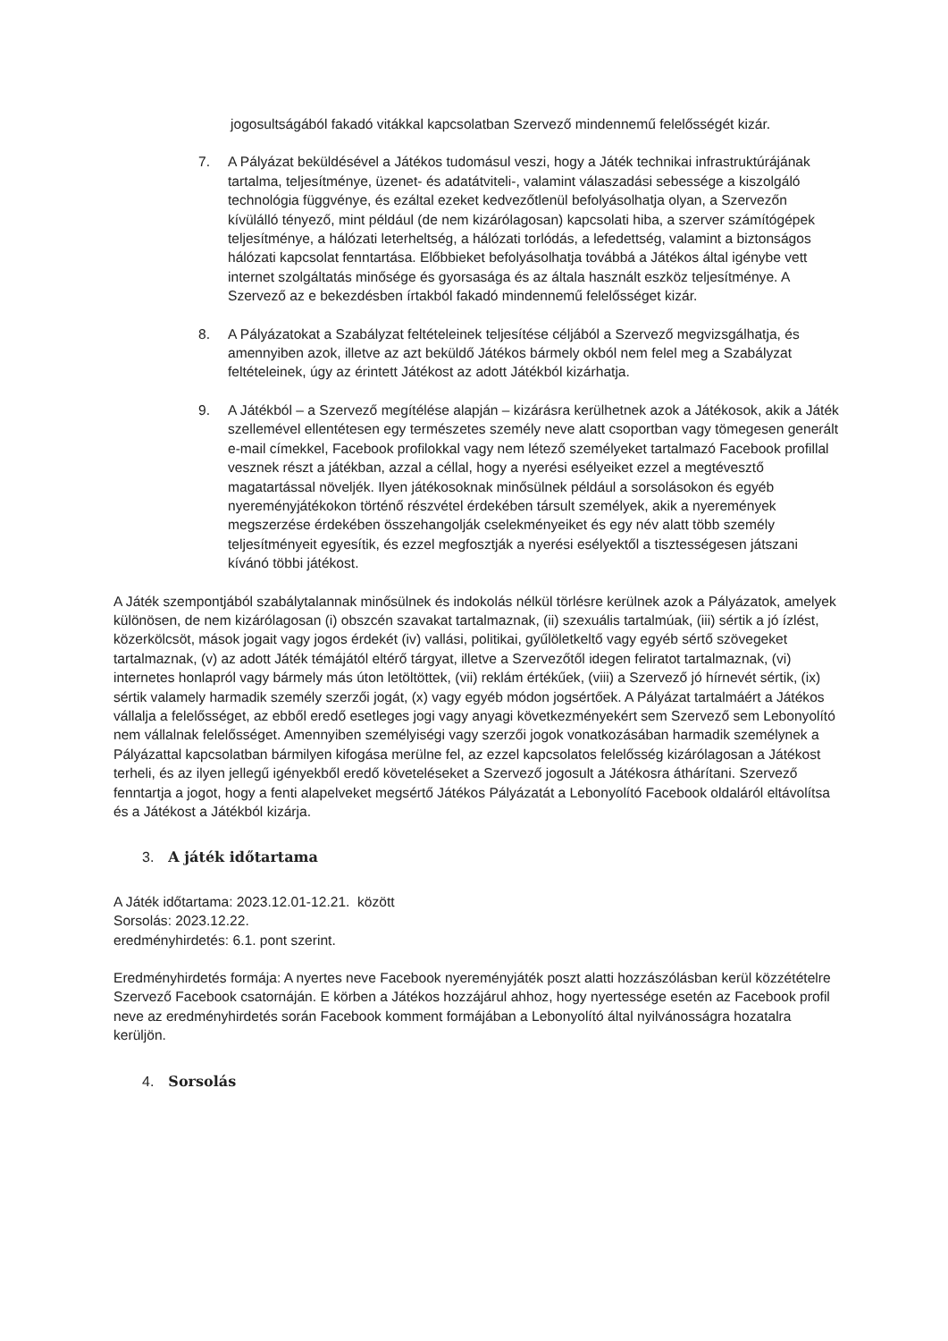jogosultságából fakadó vitákkal kapcsolatban Szervező mindennemű felelősségét kizár.
7. A Pályázat beküldésével a Játékos tudomásul veszi, hogy a Játék technikai infrastruktúrájának tartalma, teljesítménye, üzenet- és adatátviteli-, valamint válaszadási sebessége a kiszolgáló technológia függvénye, és ezáltal ezeket kedvezőtlenül befolyásolhatja olyan, a Szervezőn kívülálló tényező, mint például (de nem kizárólagosan) kapcsolati hiba, a szerver számítógépek teljesítménye, a hálózati leterheltség, a hálózati torlódás, a lefedettség, valamint a biztonságos hálózati kapcsolat fenntartása. Előbbieket befolyásolhatja továbbá a Játékos által igénybe vett internet szolgáltatás minősége és gyorsasága és az általa használt eszköz teljesítménye. A Szervező az e bekezdésben írtakból fakadó mindennemű felelősséget kizár.
8. A Pályázatokat a Szabályzat feltételeinek teljesítése céljából a Szervező megvizsgálhatja, és amennyiben azok, illetve az azt beküldő Játékos bármely okból nem felel meg a Szabályzat feltételeinek, úgy az érintett Játékost az adott Játékból kizárhatja.
9. A Játékból – a Szervező megítélése alapján – kizárásra kerülhetnek azok a Játékosok, akik a Játék szellemével ellentétesen egy természetes személy neve alatt csoportban vagy tömegesen generált e-mail címekkel, Facebook profilokkal vagy nem létező személyeket tartalmazó Facebook profillal vesznek részt a játékban, azzal a céllal, hogy a nyerési esélyeiket ezzel a megtévesztő magatartással növeljék. Ilyen játékosoknak minősülnek például a sorsolásokon és egyéb nyereményjátékokon történő részvétel érdekében társult személyek, akik a nyeremények megszerzése érdekében összehangolják cselekményeiket és egy név alatt több személy teljesítményeit egyesítik, és ezzel megfosztják a nyerési esélyektől a tisztességesen játszani kívánó többi játékost.
A Játék szempontjából szabálytalannak minősülnek és indokolás nélkül törlésre kerülnek azok a Pályázatok, amelyek különösen, de nem kizárólagosan (i) obszcén szavakat tartalmaznak, (ii) szexuális tartalmúak, (iii) sértik a jó ízlést, közerkölcsöt, mások jogait vagy jogos érdekét (iv) vallási, politikai, gyűlöletkeltő vagy egyéb sértő szövegeket tartalmaznak, (v) az adott Játék témájától eltérő tárgyat, illetve a Szervezőtől idegen feliratot tartalmaznak, (vi) internetes honlapról vagy bármely más úton letöltöttek, (vii) reklám értékűek, (viii) a Szervező jó hírnevét sértik, (ix) sértik valamely harmadik személy szerzői jogát, (x) vagy egyéb módon jogsértőek. A Pályázat tartalmáért a Játékos vállalja a felelősséget, az ebből eredő esetleges jogi vagy anyagi következményekért sem Szervező sem Lebonyolító nem vállalnak felelősséget. Amennyiben személyiségi vagy szerzői jogok vonatkozásában harmadik személynek a Pályázattal kapcsolatban bármilyen kifogása merülne fel, az ezzel kapcsolatos felelősség kizárólagosan a Játékost terheli, és az ilyen jellegű igényekből eredő követeléseket a Szervező jogosult a Játékosra áthárítani. Szervező fenntartja a jogot, hogy a fenti alapelveket megsértő Játékos Pályázatát a Lebonyolító Facebook oldaláról eltávolítsa és a Játékost a Játékból kizárja.
3. A játék időtartama
A Játék időtartama: 2023.12.01-12.21. között
Sorsolás: 2023.12.22.
eredményhirdetés: 6.1. pont szerint.
Eredményhirdetés formája: A nyertes neve Facebook nyereményjáték poszt alatti hozzászólásban kerül közzétételre Szervező Facebook csatornáján. E körben a Játékos hozzájárul ahhoz, hogy nyertessége esetén az Facebook profil neve az eredményhirdetés során Facebook komment formájában a Lebonyolító által nyilvánosságra hozatalra kerüljön.
4. Sorsolás